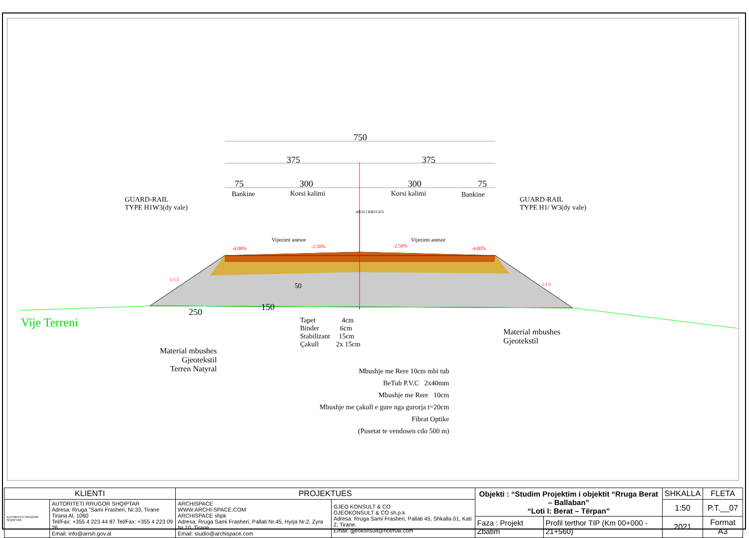750
375 375
75 300 300 75
Bankine Korsi kalimi Korsi kalimi Bankine
GUARD-RAIL
TYPE H1W3(dy vale)
GUARD-RAIL
TYPE H1/ W3(dy vale)
Vijezimi anesor Vijezimi anesor
AKSI I RRUGES
-4.00% -2.50% -2.50% -4.00%
1:1.5
1:1.5
50
150
250
Vije Terreni
Tapet 4cm
Binder 6cm
Stabilizant 15cm
Çakull 2x 15cm
Material mbushes
Gjeotekstil
Material mbushes
Gjeotekstil
Terren Natyral
Mbushje me Rere 10cm mbi tub
BeTub P.V.C 2x40mm
Mbushje me Rere 10cm
Mbushje me çakull e gure nga gurorja t=20cm
Fibrat Optike
(Pusetat te vendosen cdo 500 m)
| KLIENTI | | PROJEKTUES | | Objekti : “Studim Projektim i objektit “Rruga Berat – Ballaban” “Loti I: Berat – Tërpan” | | SHKALLA | FLETA |
| --- | --- | --- | --- | --- | --- | --- | --- |
| AUTORITETI RRUGOR SHQIPTAR | AUTORITETI RRUGOR SHQIPTAR Adresa: Rruga "Sami Frasheri, Nr.33, Tirane Tirana Al, 1060 Tel/Fax: +355 4 223 44 87 Tel/Fax: +355 4 223 09 26 Email: info@arrsh.gov.al | ARCHISPACE WWW.ARCHI-SPACE.COM ARCHISPACE shpk Adresa: Rruga Sami Frasheri, Pallati Nr.45, Hyrja Nr.2, Zyra Nr.10, Tirane. Email: studio@archispace.com | GJEO KONSULT & CO GJEOKONSULT & CO sh.p.k Adresa: Rruga Sami Frasheri, Pallati 45, Shkalla 01, Kati 2, Tirane. Email: gjeokonsult@hotmail.com | | | 1:50 | P.T.__07 |
| | | | | Faza : Projekt Zbatim | Profil terthor TIP (Km 00+000 - 21+560) | 2021 | Format A3 |